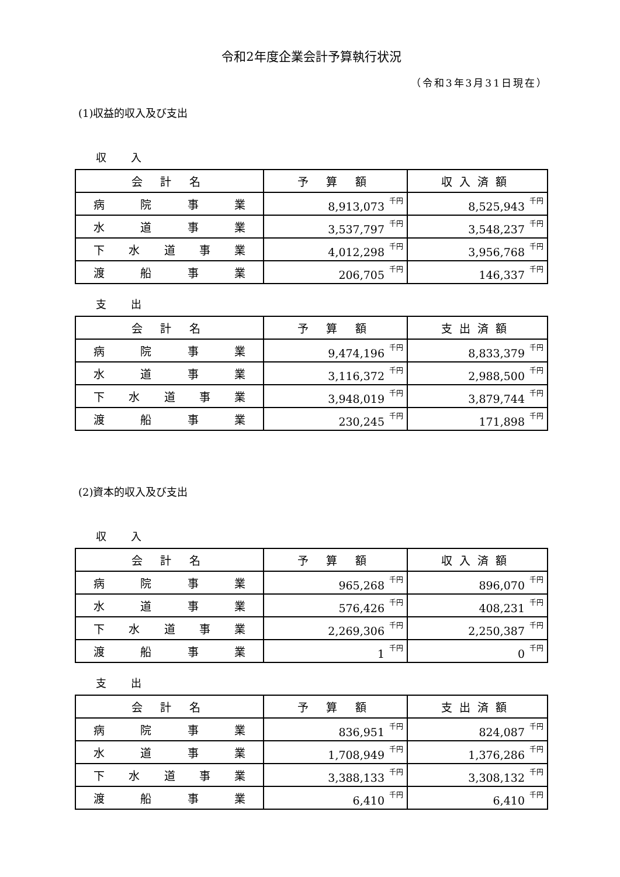令和2年度企業会計予算執行状況
（令和3年3月31日現在）
(1)収益的収入及び支出
収 入
| 会 計 名 | 予 算 額 | 収入済額 |
| --- | --- | --- |
| 病 院 事 業 | 8,913,073<sup>千円</sup> | 8,525,943<sup>千円</sup> |
| 水 道 事 業 | 3,537,797<sup>千円</sup> | 3,548,237<sup>千円</sup> |
| 下 水 道 事 業 | 4,012,298<sup>千円</sup> | 3,956,768<sup>千円</sup> |
| 渡 船 事 業 | 206,705<sup>千円</sup> | 146,337<sup>千円</sup> |
支 出
| 会 計 名 | 予 算 額 | 支出済額 |
| --- | --- | --- |
| 病 院 事 業 | 9,474,196<sup>千円</sup> | 8,833,379<sup>千円</sup> |
| 水 道 事 業 | 3,116,372<sup>千円</sup> | 2,988,500<sup>千円</sup> |
| 下 水 道 事 業 | 3,948,019<sup>千円</sup> | 3,879,744<sup>千円</sup> |
| 渡 船 事 業 | 230,245<sup>千円</sup> | 171,898<sup>千円</sup> |
(2)資本的収入及び支出
収 入
| 会 計 名 | 予 算 額 | 収入済額 |
| --- | --- | --- |
| 病 院 事 業 | 965,268<sup>千円</sup> | 896,070<sup>千円</sup> |
| 水 道 事 業 | 576,426<sup>千円</sup> | 408,231<sup>千円</sup> |
| 下 水 道 事 業 | 2,269,306<sup>千円</sup> | 2,250,387<sup>千円</sup> |
| 渡 船 事 業 | 1<sup>千円</sup> | 0<sup>千円</sup> |
支 出
| 会 計 名 | 予 算 額 | 支出済額 |
| --- | --- | --- |
| 病 院 事 業 | 836,951<sup>千円</sup> | 824,087<sup>千円</sup> |
| 水 道 事 業 | 1,708,949<sup>千円</sup> | 1,376,286<sup>千円</sup> |
| 下 水 道 事 業 | 3,388,133<sup>千円</sup> | 3,308,132<sup>千円</sup> |
| 渡 船 事 業 | 6,410<sup>千円</sup> | 6,410<sup>千円</sup> |